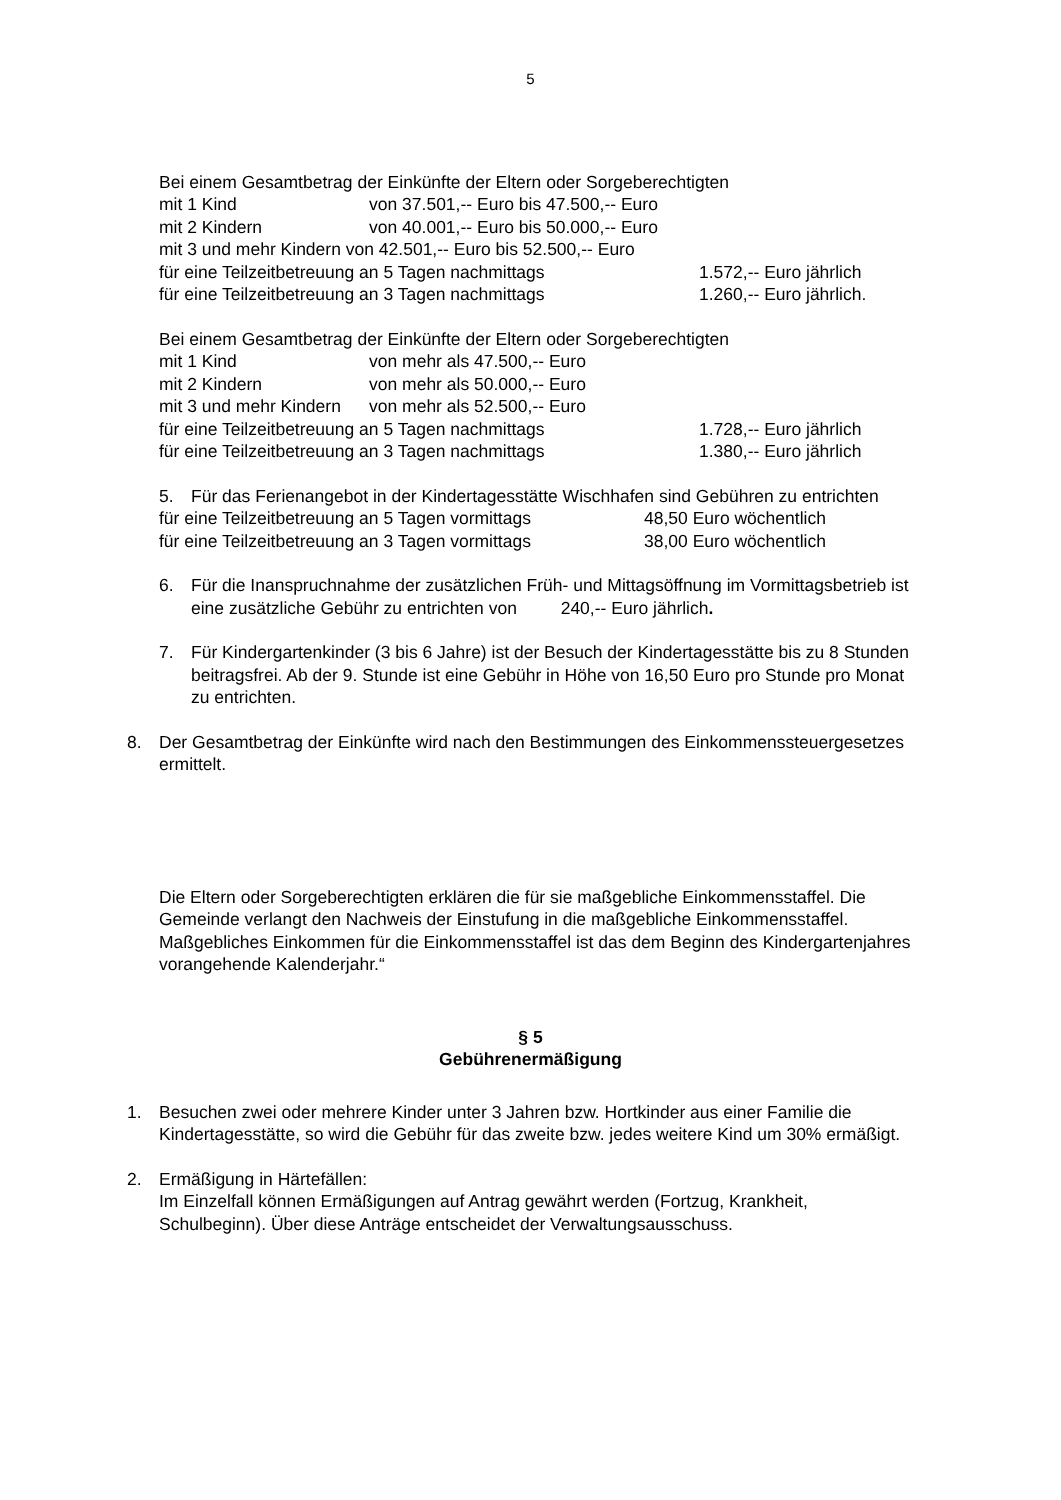5
Bei einem Gesamtbetrag der Einkünfte der Eltern oder Sorgeberechtigten
mit 1 Kind von 37.501,-- Euro bis 47.500,-- Euro
mit 2 Kindern von 40.001,-- Euro bis 50.000,-- Euro
mit 3 und mehr Kindern von 42.501,-- Euro bis 52.500,-- Euro
für eine Teilzeitbetreuung an 5 Tagen nachmittags 1.572,-- Euro jährlich
für eine Teilzeitbetreuung an 3 Tagen nachmittags 1.260,-- Euro jährlich.
Bei einem Gesamtbetrag der Einkünfte der Eltern oder Sorgeberechtigten
mit 1 Kind von mehr als 47.500,-- Euro
mit 2 Kindern von mehr als 50.000,-- Euro
mit 3 und mehr Kindern von mehr als 52.500,-- Euro
für eine Teilzeitbetreuung an 5 Tagen nachmittags 1.728,-- Euro jährlich
für eine Teilzeitbetreuung an 3 Tagen nachmittags 1.380,-- Euro jährlich
5. Für das Ferienangebot in der Kindertagesstätte Wischhafen sind Gebühren zu entrichten
für eine Teilzeitbetreuung an 5 Tagen vormittags 48,50 Euro wöchentlich
für eine Teilzeitbetreuung an 3 Tagen vormittags 38,00 Euro wöchentlich
6. Für die Inanspruchnahme der zusätzlichen Früh- und Mittagsöffnung im Vormittagsbetrieb ist eine zusätzliche Gebühr zu entrichten von 240,-- Euro jährlich.
7. Für Kindergartenkinder (3 bis 6 Jahre) ist der Besuch der Kindertagesstätte bis zu 8 Stunden beitragsfrei. Ab der 9. Stunde ist eine Gebühr in Höhe von 16,50 Euro pro Stunde pro Monat zu entrichten.
8. Der Gesamtbetrag der Einkünfte wird nach den Bestimmungen des Einkommenssteuergesetzes ermittelt.
Die Eltern oder Sorgeberechtigten erklären die für sie maßgebliche Einkommensstaffel. Die Gemeinde verlangt den Nachweis der Einstufung in die maßgebliche Einkommensstaffel. Maßgebliches Einkommen für die Einkommensstaffel ist das dem Beginn des Kindergartenjahres vorangehende Kalenderjahr.“
§ 5
Gebührenermäßigung
1. Besuchen zwei oder mehrere Kinder unter 3 Jahren bzw. Hortkinder aus einer Familie die Kindertagesstätte, so wird die Gebühr für das zweite bzw. jedes weitere Kind um 30% ermäßigt.
2. Ermäßigung in Härtefällen:
Im Einzelfall können Ermäßigungen auf Antrag gewährt werden (Fortzug, Krankheit, Schulbeginn). Über diese Anträge entscheidet der Verwaltungsausschuss.